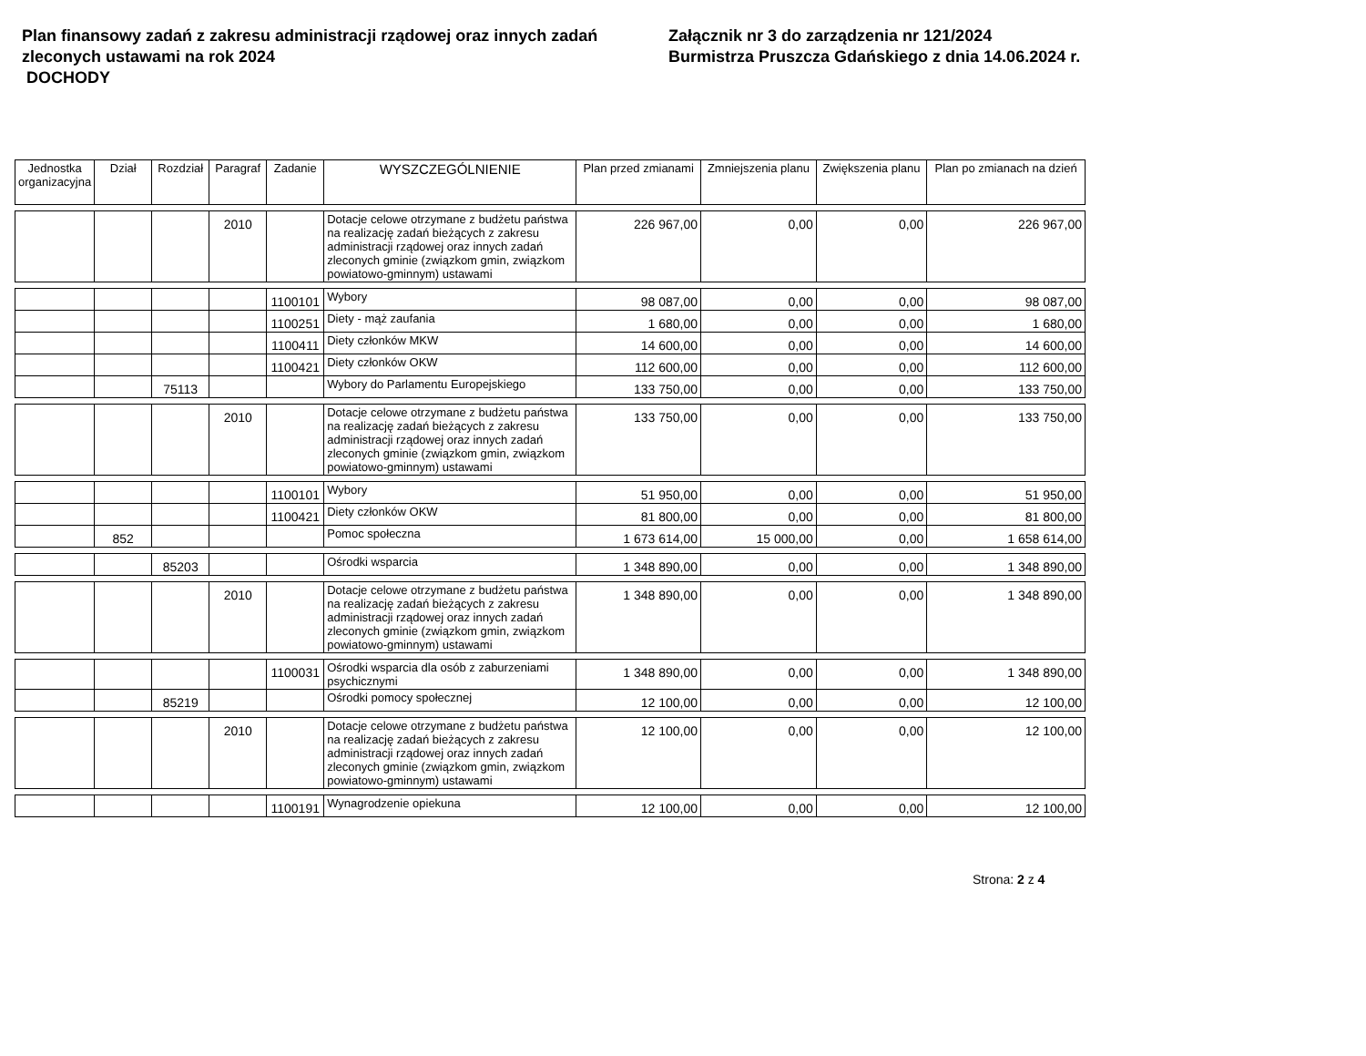Plan finansowy zadań z zakresu administracji rządowej oraz innych zadań zleconych ustawami na rok 2024
DOCHODY
Załącznik nr 3 do zarządzenia nr 121/2024
Burmistrza Pruszcza Gdańskiego z dnia 14.06.2024 r.
| Jednostka organizacyjna | Dział | Rozdział | Paragraf | Zadanie | WYSZCZEGÓLNIENIE | Plan przed zmianami | Zmniejszenia planu | Zwiększenia planu | Plan po zmianach na dzień |
| --- | --- | --- | --- | --- | --- | --- | --- | --- | --- |
| | | | 2010 | | Dotacje celowe otrzymane z budżetu państwa na realizację zadań bieżących z zakresu administracji rządowej oraz innych zadań zleconych gminie (związkom gmin, związkom powiatowo-gminnym) ustawami | 226 967,00 | 0,00 | 0,00 | 226 967,00 |
| | | | | 1100101 | Wybory | 98 087,00 | 0,00 | 0,00 | 98 087,00 |
| | | | | 1100251 | Diety - mąż zaufania | 1 680,00 | 0,00 | 0,00 | 1 680,00 |
| | | | | 1100411 | Diety członków MKW | 14 600,00 | 0,00 | 0,00 | 14 600,00 |
| | | | | 1100421 | Diety członków OKW | 112 600,00 | 0,00 | 0,00 | 112 600,00 |
| | | 75113 | | | Wybory do Parlamentu Europejskiego | 133 750,00 | 0,00 | 0,00 | 133 750,00 |
| | | | 2010 | | Dotacje celowe otrzymane z budżetu państwa na realizację zadań bieżących z zakresu administracji rządowej oraz innych zadań zleconych gminie (związkom gmin, związkom powiatowo-gminnym) ustawami | 133 750,00 | 0,00 | 0,00 | 133 750,00 |
| | | | | 1100101 | Wybory | 51 950,00 | 0,00 | 0,00 | 51 950,00 |
| | | | | 1100421 | Diety członków OKW | 81 800,00 | 0,00 | 0,00 | 81 800,00 |
| | 852 | | | | Pomoc społeczna | 1 673 614,00 | 15 000,00 | 0,00 | 1 658 614,00 |
| | | 85203 | | | Ośrodki wsparcia | 1 348 890,00 | 0,00 | 0,00 | 1 348 890,00 |
| | | | 2010 | | Dotacje celowe otrzymane z budżetu państwa na realizację zadań bieżących z zakresu administracji rządowej oraz innych zadań zleconych gminie (związkom gmin, związkom powiatowo-gminnym) ustawami | 1 348 890,00 | 0,00 | 0,00 | 1 348 890,00 |
| | | | | 1100031 | Ośrodki wsparcia dla osób z zaburzeniami psychicznymi | 1 348 890,00 | 0,00 | 0,00 | 1 348 890,00 |
| | | 85219 | | | Ośrodki pomocy społecznej | 12 100,00 | 0,00 | 0,00 | 12 100,00 |
| | | | 2010 | | Dotacje celowe otrzymane z budżetu państwa na realizację zadań bieżących z zakresu administracji rządowej oraz innych zadań zleconych gminie (związkom gmin, związkom powiatowo-gminnym) ustawami | 12 100,00 | 0,00 | 0,00 | 12 100,00 |
| | | | | 1100191 | Wynagrodzenie opiekuna | 12 100,00 | 0,00 | 0,00 | 12 100,00 |
Strona: 2 z 4